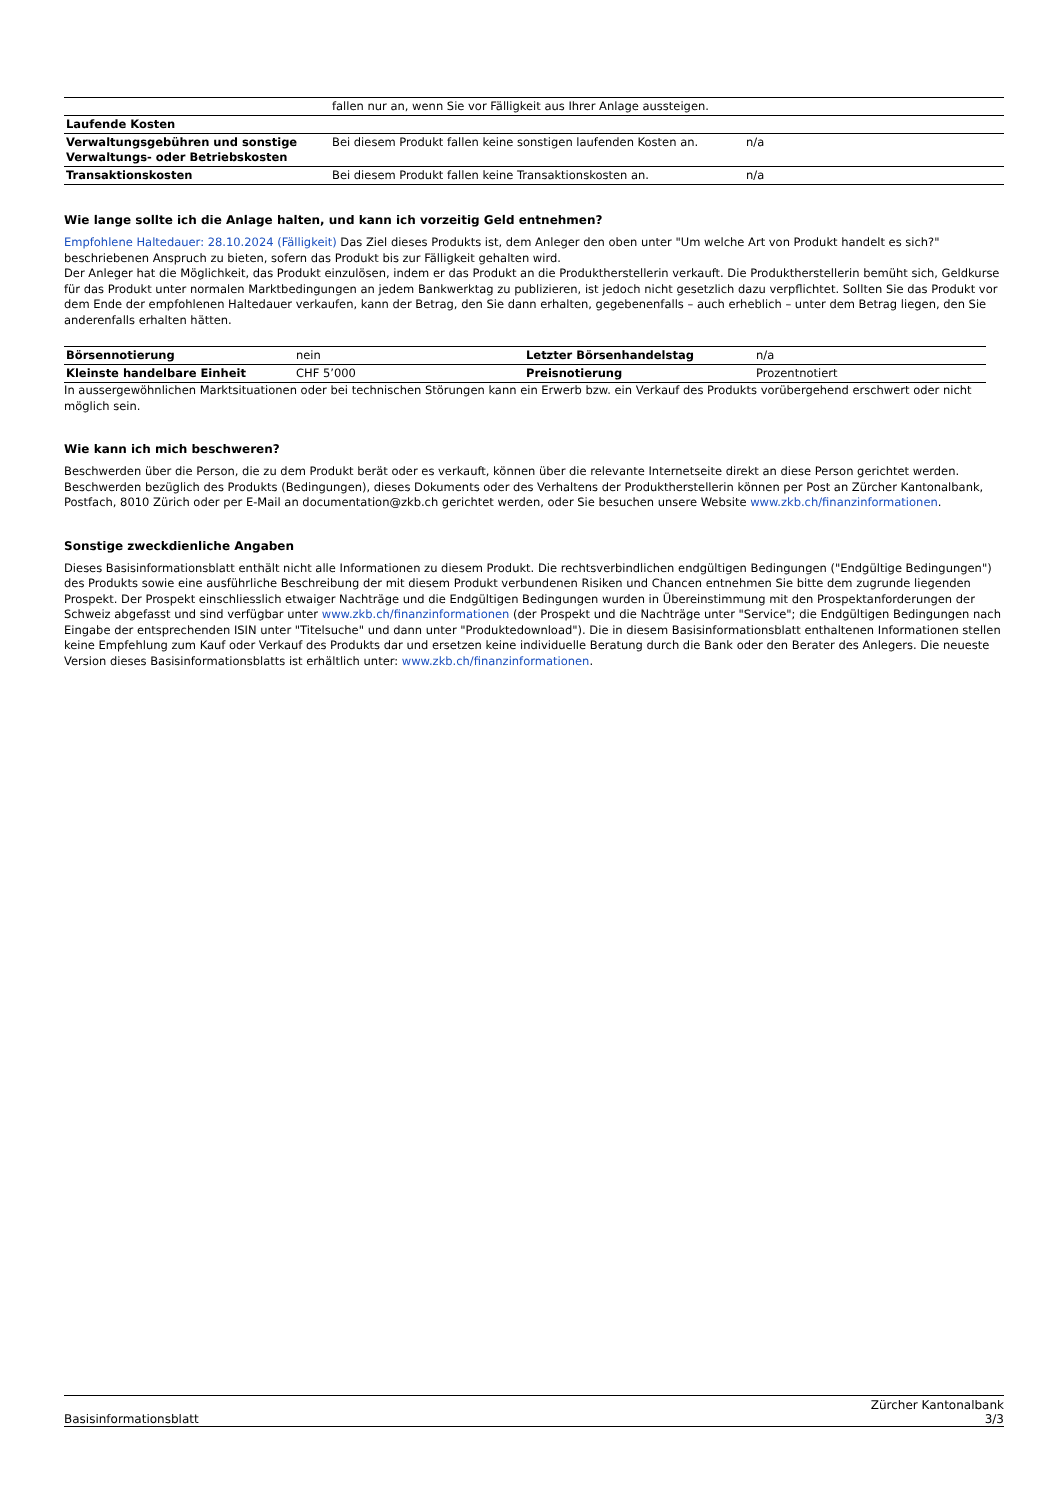| | fallen nur an, wenn Sie vor Fälligkeit aus Ihrer Anlage aussteigen. | |
| Laufende Kosten | | |
| Verwaltungsgebühren und sonstige Verwaltungs- oder Betriebskosten | Bei diesem Produkt fallen keine sonstigen laufenden Kosten an. | n/a |
| Transaktionskosten | Bei diesem Produkt fallen keine Transaktionskosten an. | n/a |
Wie lange sollte ich die Anlage halten, und kann ich vorzeitig Geld entnehmen?
Empfohlene Haltedauer: 28.10.2024 (Fälligkeit) Das Ziel dieses Produkts ist, dem Anleger den oben unter "Um welche Art von Produkt handelt es sich?" beschriebenen Anspruch zu bieten, sofern das Produkt bis zur Fälligkeit gehalten wird.
Der Anleger hat die Möglichkeit, das Produkt einzulösen, indem er das Produkt an die Produktherstellerin verkauft. Die Produktherstellerin bemüht sich, Geldkurse für das Produkt unter normalen Marktbedingungen an jedem Bankwerktag zu publizieren, ist jedoch nicht gesetzlich dazu verpflichtet. Sollten Sie das Produkt vor dem Ende der empfohlenen Haltedauer verkaufen, kann der Betrag, den Sie dann erhalten, gegebenenfalls – auch erheblich – unter dem Betrag liegen, den Sie anderenfalls erhalten hätten.
| Börsennotierung | nein | Letzter Börsenhandelstag | n/a |
| Kleinste handelbare Einheit | CHF 5’000 | Preisnotierung | Prozentnotiert |
In aussergewöhnlichen Marktsituationen oder bei technischen Störungen kann ein Erwerb bzw. ein Verkauf des Produkts vorübergehend erschwert oder nicht möglich sein.
Wie kann ich mich beschweren?
Beschwerden über die Person, die zu dem Produkt berät oder es verkauft, können über die relevante Internetseite direkt an diese Person gerichtet werden. Beschwerden bezüglich des Produkts (Bedingungen), dieses Dokuments oder des Verhaltens der Produktherstellerin können per Post an Zürcher Kantonalbank, Postfach, 8010 Zürich oder per E-Mail an documentation@zkb.ch gerichtet werden, oder Sie besuchen unsere Website www.zkb.ch/finanzinformationen.
Sonstige zweckdienliche Angaben
Dieses Basisinformationsblatt enthält nicht alle Informationen zu diesem Produkt. Die rechtsverbindlichen endgültigen Bedingungen ("Endgültige Bedingungen") des Produkts sowie eine ausführliche Beschreibung der mit diesem Produkt verbundenen Risiken und Chancen entnehmen Sie bitte dem zugrunde liegenden Prospekt. Der Prospekt einschliesslich etwaiger Nachträge und die Endgültigen Bedingungen wurden in Übereinstimmung mit den Prospektanforderungen der Schweiz abgefasst und sind verfügbar unter www.zkb.ch/finanzinformationen (der Prospekt und die Nachträge unter "Service"; die Endgültigen Bedingungen nach Eingabe der entsprechenden ISIN unter "Titelsuche" und dann unter "Produktedownload"). Die in diesem Basisinformationsblatt enthaltenen Informationen stellen keine Empfehlung zum Kauf oder Verkauf des Produkts dar und ersetzen keine individuelle Beratung durch die Bank oder den Berater des Anlegers. Die neueste Version dieses Basisinformationsblatts ist erhältlich unter: www.zkb.ch/finanzinformationen.
Basisinformationsblatt Zürcher Kantonalbank
3/3